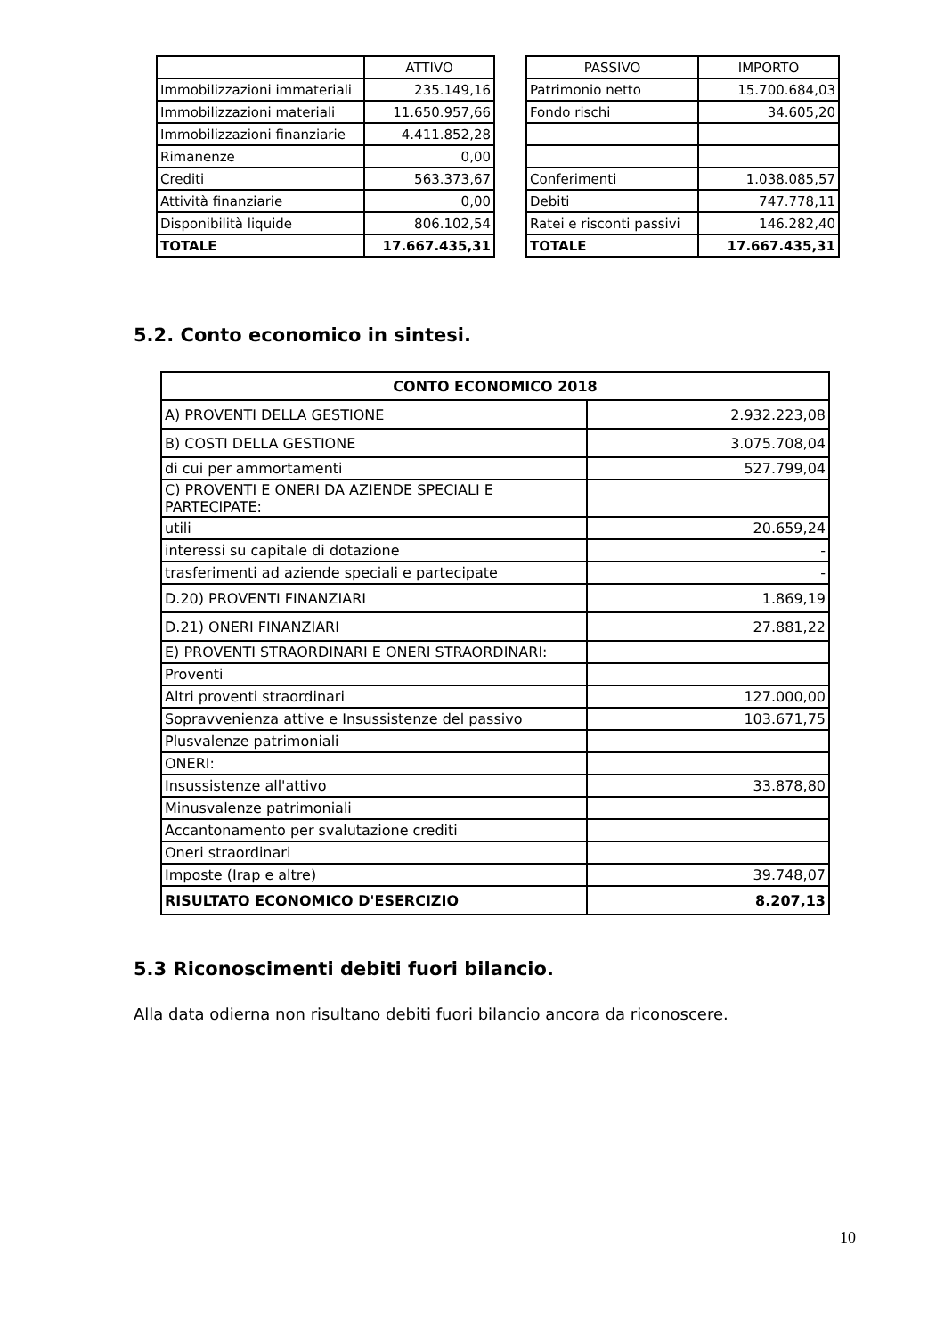| | ATTIVO | | PASSIVO | IMPORTO |
| Immobilizzazioni immateriali | 235.149,16 | | Patrimonio netto | 15.700.684,03 |
| Immobilizzazioni materiali | 11.650.957,66 | | Fondo rischi | 34.605,20 |
| Immobilizzazioni finanziarie | 4.411.852,28 | | | |
| Rimanenze | 0,00 | | | |
| Crediti | 563.373,67 | | Conferimenti | 1.038.085,57 |
| Attività finanziarie | 0,00 | | Debiti | 747.778,11 |
| Disponibilità liquide | 806.102,54 | | Ratei e risconti passivi | 146.282,40 |
| TOTALE | 17.667.435,31 | | TOTALE | 17.667.435,31 |
5.2. Conto economico in sintesi.
| CONTO ECONOMICO 2018 | |
| A) PROVENTI DELLA GESTIONE | 2.932.223,08 |
| B) COSTI DELLA GESTIONE | 3.075.708,04 |
| di cui per ammortamenti | 527.799,04 |
| C) PROVENTI E ONERI DA AZIENDE SPECIALI E PARTECIPATE: | |
| utili | 20.659,24 |
| interessi su capitale di dotazione | - |
| trasferimenti ad aziende speciali e partecipate | - |
| D.20) PROVENTI FINANZIARI | 1.869,19 |
| D.21) ONERI FINANZIARI | 27.881,22 |
| E) PROVENTI STRAORDINARI E ONERI STRAORDINARI: | |
| Proventi | |
| Altri proventi straordinari | 127.000,00 |
| Sopravvenienza attive e Insussistenze del passivo | 103.671,75 |
| Plusvalenze patrimoniali | |
| ONERI: | |
| Insussistenze all'attivo | 33.878,80 |
| Minusvalenze patrimoniali | |
| Accantonamento per svalutazione crediti | |
| Oneri straordinari | |
| Imposte (Irap e altre) | 39.748,07 |
| RISULTATO ECONOMICO D'ESERCIZIO | 8.207,13 |
5.3 Riconoscimenti debiti fuori bilancio.
Alla data odierna non risultano debiti fuori bilancio ancora da riconoscere.
10